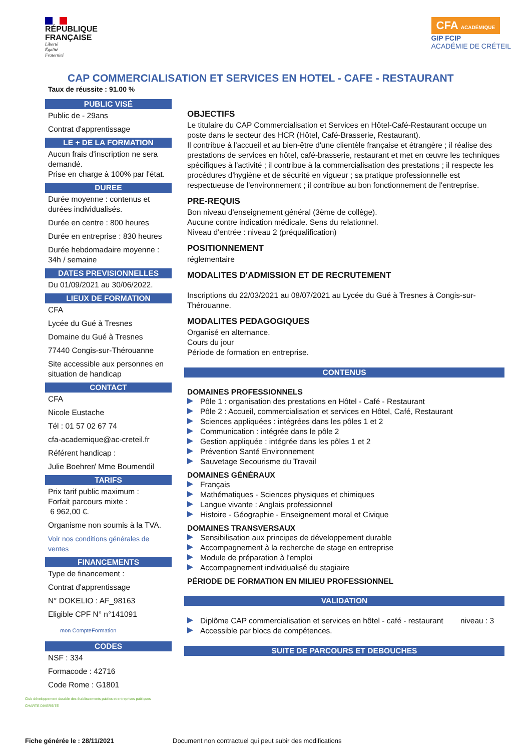RÉPUBLIQUE
FRANÇAISE
Liberté
Égalité
Fraternité
CFA ACADÉMIQUE
GIP FCIP
ACADÉMIE DE CRÉTEIL
CAP COMMERCIALISATION ET SERVICES EN HOTEL - CAFE - RESTAURANT
Taux de réussite : 91.00 %
PUBLIC VISÉ
Public de - 29ans
Contrat d'apprentissage
LE + DE LA FORMATION
Aucun frais d'inscription ne sera demandé.
Prise en charge à 100% par l'état.
DUREE
Durée moyenne : contenus et durées individualisés.
Durée en centre : 800 heures
Durée en entreprise : 830 heures
Durée hebdomadaire moyenne : 34h / semaine
DATES PREVISIONNELLES
Du 01/09/2021 au 30/06/2022.
LIEUX DE FORMATION
CFA
Lycée du Gué à Tresnes
Domaine du Gué à Tresnes
77440 Congis-sur-Thérouanne
Site accessible aux personnes en situation de handicap
CONTACT
CFA
Nicole Eustache
Tél : 01 57 02 67 74
cfa-academique@ac-creteil.fr
Référent handicap :
Julie Boehrer/ Mme Boumendil
TARIFS
Prix tarif public maximum :
Forfait parcours mixte :
6 962,00 €.
Organisme non soumis à la TVA.
Voir nos conditions générales de ventes
FINANCEMENTS
Type de financement :
Contrat d'apprentissage
N° DOKELIO : AF_98163
Eligible CPF N° n°141091
mon CompteFormation
CODES
NSF : 334
Formacode : 42716
Code Rome : G1801
OBJECTIFS
Le titulaire du CAP Commercialisation et Services en Hôtel-Café-Restaurant occupe un poste dans le secteur des HCR (Hôtel, Café-Brasserie, Restaurant).
Il contribue à l'accueil et au bien-être d'une clientèle française et étrangère ; il réalise des prestations de services en hôtel, café-brasserie, restaurant et met en œuvre les techniques spécifiques à l'activité ; il contribue à la commercialisation des prestations ; il respecte les procédures d'hygiène et de sécurité en vigueur ; sa pratique professionnelle est respectueuse de l'environnement ; il contribue au bon fonctionnement de l'entreprise.
PRE-REQUIS
Bon niveau d'enseignement général (3ème de collège).
Aucune contre indication médicale. Sens du relationnel.
Niveau d'entrée : niveau 2 (préqualification)
POSITIONNEMENT
réglementaire
MODALITES D'ADMISSION ET DE RECRUTEMENT
Inscriptions du 22/03/2021 au 08/07/2021 au Lycée du Gué à Tresnes à Congis-sur-Thérouanne.
MODALITES PEDAGOGIQUES
Organisé en alternance.
Cours du jour
Période de formation en entreprise.
CONTENUS
DOMAINES PROFESSIONNELS
Pôle 1 : organisation des prestations en Hôtel - Café - Restaurant
Pôle 2 : Accueil, commercialisation et services en Hôtel, Café, Restaurant
Sciences appliquées : intégrées dans les pôles 1 et 2
Communication : intégrée dans le pôle 2
Gestion appliquée : intégrée dans les pôles 1 et 2
Prévention Santé Environnement
Sauvetage Secourisme du Travail
DOMAINES GÉNÉRAUX
Français
Mathématiques - Sciences physiques et chimiques
Langue vivante : Anglais professionnel
Histoire - Géographie - Enseignement moral et Civique
DOMAINES TRANSVERSAUX
Sensibilisation aux principes de développement durable
Accompagnement à la recherche de stage en entreprise
Module de préparation à l'emploi
Accompagnement individualisé du stagiaire
PÉRIODE DE FORMATION EN MILIEU PROFESSIONNEL
VALIDATION
Diplôme CAP commercialisation et services en hôtel - café - restaurant niveau : 3
Accessible par blocs de compétences.
SUITE DE PARCOURS ET DEBOUCHES
Club développement durable des établissements publics et entreprises publiques
CHARTE DIVERSITÉ
Fiche générée le : 28/11/2021 Document non contractuel qui peut subir des modifications